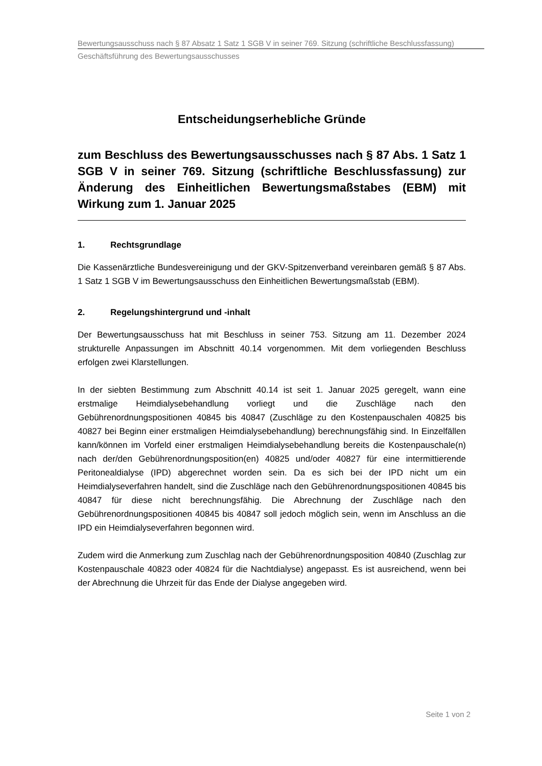Bewertungsausschuss nach § 87 Absatz 1 Satz 1 SGB V in seiner 769. Sitzung (schriftliche Beschlussfassung)
Geschäftsführung des Bewertungsausschusses
Entscheidungserhebliche Gründe
zum Beschluss des Bewertungsausschusses nach § 87 Abs. 1 Satz 1 SGB V in seiner 769. Sitzung (schriftliche Beschlussfassung) zur Änderung des Einheitlichen Bewertungsmaßstabes (EBM) mit Wirkung zum 1. Januar 2025
1. Rechtsgrundlage
Die Kassenärztliche Bundesvereinigung und der GKV-Spitzenverband vereinbaren gemäß § 87 Abs. 1 Satz 1 SGB V im Bewertungsausschuss den Einheitlichen Bewertungsmaßstab (EBM).
2. Regelungshintergrund und -inhalt
Der Bewertungsausschuss hat mit Beschluss in seiner 753. Sitzung am 11. Dezember 2024 strukturelle Anpassungen im Abschnitt 40.14 vorgenommen. Mit dem vorliegenden Beschluss erfolgen zwei Klarstellungen.
In der siebten Bestimmung zum Abschnitt 40.14 ist seit 1. Januar 2025 geregelt, wann eine erstmalige Heimdialysebehandlung vorliegt und die Zuschläge nach den Gebührenordnungspositionen 40845 bis 40847 (Zuschläge zu den Kostenpauschalen 40825 bis 40827 bei Beginn einer erstmaligen Heimdialysebehandlung) berechnungsfähig sind. In Einzelfällen kann/können im Vorfeld einer erstmaligen Heimdialysebehandlung bereits die Kostenpauschale(n) nach der/den Gebührenordnungsposition(en) 40825 und/oder 40827 für eine intermittierende Peritonealdialyse (IPD) abgerechnet worden sein. Da es sich bei der IPD nicht um ein Heimdialyseverfahren handelt, sind die Zuschläge nach den Gebührenordnungspositionen 40845 bis 40847 für diese nicht berechnungsfähig. Die Abrechnung der Zuschläge nach den Gebührenordnungspositionen 40845 bis 40847 soll jedoch möglich sein, wenn im Anschluss an die IPD ein Heimdialyseverfahren begonnen wird.
Zudem wird die Anmerkung zum Zuschlag nach der Gebührenordnungsposition 40840 (Zuschlag zur Kostenpauschale 40823 oder 40824 für die Nachtdialyse) angepasst. Es ist ausreichend, wenn bei der Abrechnung die Uhrzeit für das Ende der Dialyse angegeben wird.
Seite 1 von 2